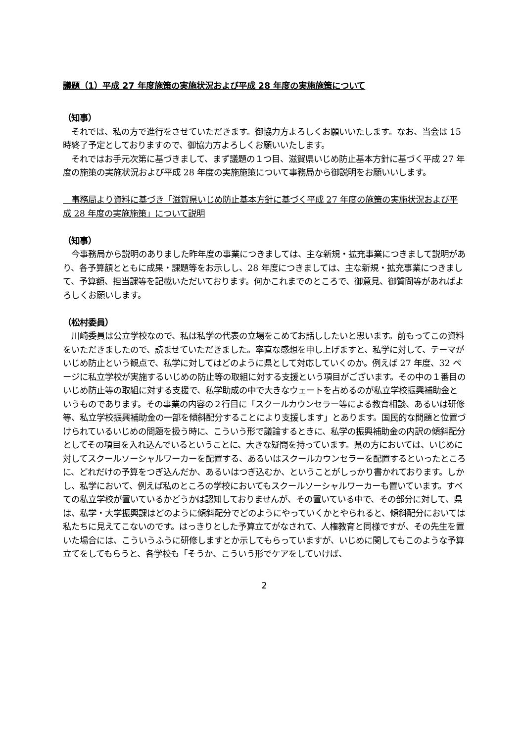議題（1）平成 27 年度施策の実施状況および平成 28 年度の実施施策について
（知事）
　それでは、私の方で進行をさせていただきます。御協力方よろしくお願いいたします。なお、当会は 15 時終了予定としておりますので、御協力方よろしくお願いいたします。
　それではお手元次第に基づきまして、まず議題の１つ目、滋賀県いじめ防止基本方針に基づく平成 27 年度の施策の実施状況および平成 28 年度の実施施策について事務局から御説明をお願いいします。
　事務局より資料に基づき「滋賀県いじめ防止基本方針に基づく平成 27 年度の施策の実施状況および平成 28 年度の実施施策」について説明
（知事）
　今事務局から説明のありました昨年度の事業につきましては、主な新規・拡充事業につきまして説明があり、各予算額とともに成果・課題等をお示しし、28 年度につきましては、主な新規・拡充事業につきまして、予算額、担当課等を記載いただいております。何かこれまでのところで、御意見、御質問等があればよろしくお願いします。
（松村委員）
　川崎委員は公立学校なので、私は私学の代表の立場をこめてお話ししたいと思います。前もってこの資料をいただきましたので、読ませていただきました。率直な感想を申し上げますと、私学に対して、テーマがいじめ防止という観点で、私学に対してはどのように県として対応していくのか。例えば 27 年度、32 ページに私立学校が実施するいじめの防止等の取組に対する支援という項目がございます。その中の１番目のいじめ防止等の取組に対する支援で、私学助成の中で大きなウェートを占めるのが私立学校振興補助金というものであります。その事業の内容の２行目に「スクールカウンセラー等による教育相談、あるいは研修等、私立学校振興補助金の一部を傾斜配分することにより支援します」とあります。国民的な問題と位置づけられているいじめの問題を扱う時に、こういう形で議論するときに、私学の振興補助金の内訳の傾斜配分としてその項目を入れ込んでいるということに、大きな疑問を持っています。県の方においては、いじめに対してスクールソーシャルワーカーを配置する、あるいはスクールカウンセラーを配置するといったところに、どれだけの予算をつぎ込んだか、あるいはつぎ込むか、ということがしっかり書かれております。しかし、私学において、例えば私のところの学校においてもスクールソーシャルワーカーも置いています。すべての私立学校が置いているかどうかは認知しておりませんが、その置いている中で、その部分に対して、県は、私学・大学振興課はどのように傾斜配分でどのようにやっていくかとやられると、傾斜配分においては私たちに見えてこないのです。はっきりとした予算立てがなされて、人権教育と同様ですが、その先生を置いた場合には、こういうふうに研修しますとか示してもらっていますが、いじめに関してもこのような予算立てをしてもらうと、各学校も「そうか、こういう形でケアをしていけば、
2